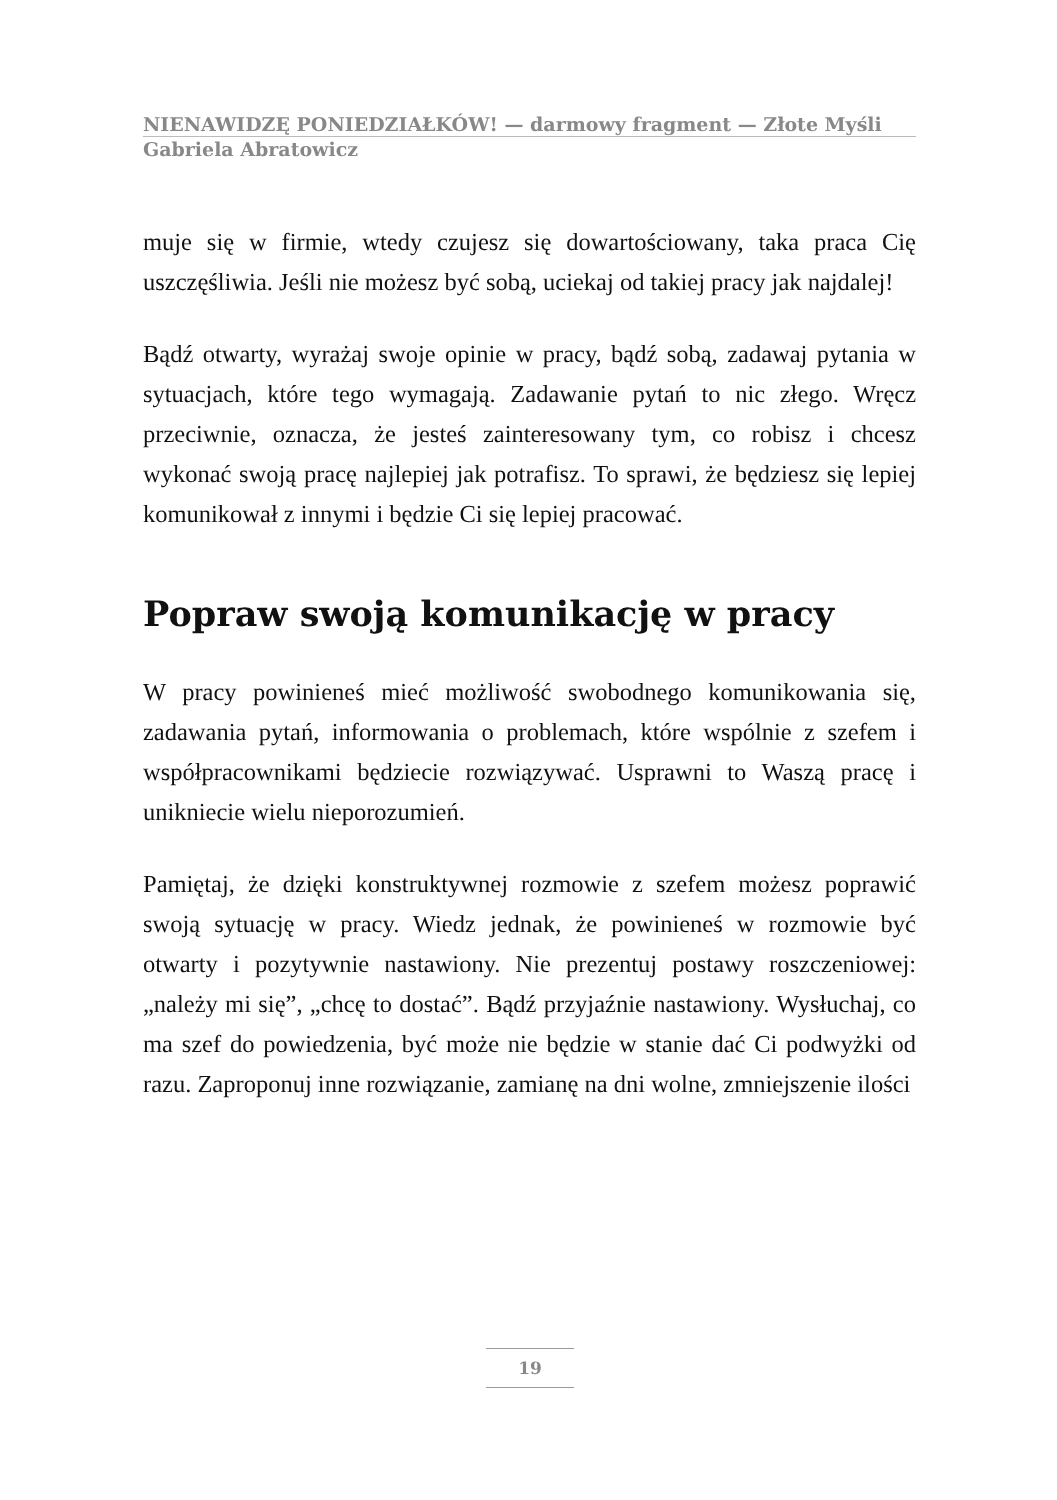NIENAWIDZĘ PONIEDZIAŁKÓW! — darmowy fragment — Złote Myśli
Gabriela Abratowicz
muje się w firmie, wtedy czujesz się dowartościowany, taka praca Cię uszczęśliwia. Jeśli nie możesz być sobą, uciekaj od takiej pracy jak najdalej!
Bądź otwarty, wyrażaj swoje opinie w pracy, bądź sobą, zadawaj pytania w sytuacjach, które tego wymagają. Zadawanie pytań to nic złego. Wręcz przeciwnie, oznacza, że jesteś zainteresowany tym, co robisz i chcesz wykonać swoją pracę najlepiej jak potrafisz. To sprawi, że będziesz się lepiej komunikował z innymi i będzie Ci się lepiej pracować.
Popraw swoją komunikację w pracy
W pracy powinieneś mieć możliwość swobodnego komunikowania się, zadawania pytań, informowania o problemach, które wspólnie z szefem i współpracownikami będziecie rozwiązywać. Usprawni to Waszą pracę i unikniecie wielu nieporozumień.
Pamiętaj, że dzięki konstruktywnej rozmowie z szefem możesz poprawić swoją sytuację w pracy. Wiedz jednak, że powinieneś w rozmowie być otwarty i pozytywnie nastawiony. Nie prezentuj postawy roszczeniowej: „należy mi się”, „chcę to dostać”. Bądź przyjaźnie nastawiony. Wysłuchaj, co ma szef do powiedzenia, być może nie będzie w stanie dać Ci podwyżki od razu. Zaproponuj inne rozwiązanie, zamianę na dni wolne, zmniejszenie ilości
19